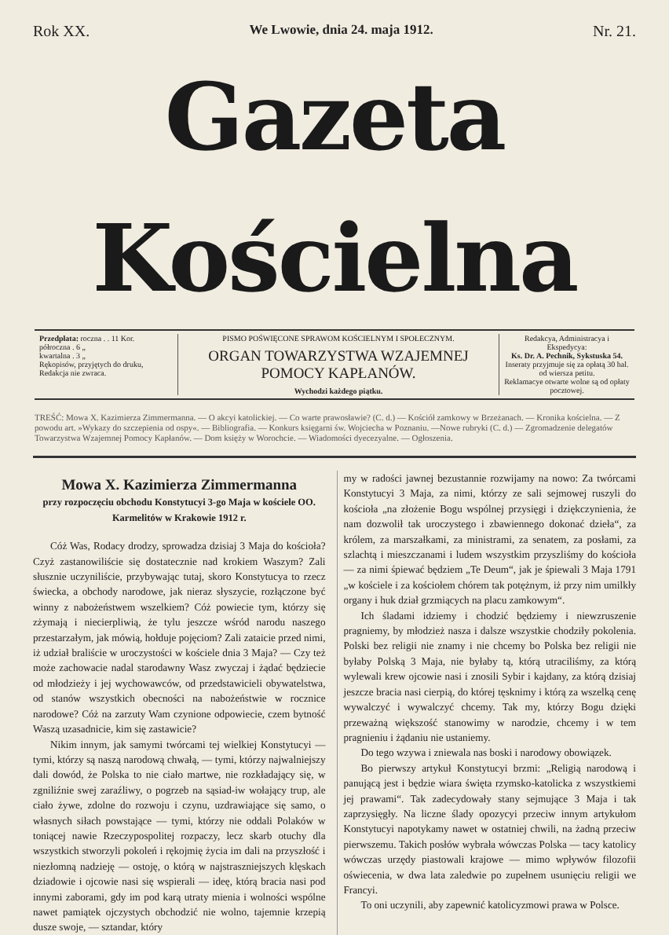Rok XX. We Lwowie, dnia 24. maja 1912. Nr. 21.
Gazeta Kościelna
Przedpłata: roczna . . 11 Kor.
półroczna . 6 „
kwartalna . 3 „
Rękopisów, przyjętych do druku, Redakcja nie zwraca.
PISMO POŚWIĘCONE SPRAWOM KOŚCIELNYM I SPOŁECZNYM.
ORGAN TOWARZYSTWA WZAJEMNEJ POMOCY KAPŁANÓW.
Wychodzi każdego piątku.
Redakcya, Administracya i Ekspedycya:
Ks. Dr. A. Pechnik, Sykstuska 54.
Inseraty przyjmuje się za opłatą 30 hal. od wiersza petitu.
Reklamacye otwarte wolne są od opłaty pocztowej.
TREŚĆ: Mowa X. Kazimierza Zimmermanna. — O akcyi katolickiej. — Co warte prawosławie? (C. d.) — Kościół zamkowy w Brzeżanach. — Kronika kościelna. — Z powodu art. »Wykazy do szczepienia od ospy«. — Bibliografia. — Konkurs księgarni św. Wojciecha w Poznaniu. —Nowe rubryki (C. d.) — Zgromadzenie delegatów Towarzystwa Wzajemnej Pomocy Kapłanów. — Dom księży w Worochcie. — Wiadomości dyecezyalne. — Ogłoszenia.
Mowa X. Kazimierza Zimmermanna
przy rozpoczęciu obchodu Konstytucyi 3-go Maja w kościele OO. Karmelitów w Krakowie 1912 r.
Cóż Was, Rodacy drodzy, sprowadza dzisiaj 3 Maja do kościoła? Czyż zastanowiliście się dostatecznie nad krokiem Waszym? Zali słusznie uczyniliście, przybywając tutaj, skoro Konstytucya to rzecz świecka, a obchody narodowe, jak nieraz słyszycie, rozłączone być winny z nabożeństwem wszelkiem? Cóż powiecie tym, którzy się zżymają i niecierpliwią, że tylu jeszcze wśród narodu naszego przestarzałym, jak mówią, hołduje pojęciom? Zali zataicie przed nimi, iż udział braliście w uroczystości w kościele dnia 3 Maja? — Czy też może zachowacie nadal starodawny Wasz zwyczaj i żądać będziecie od młodzieży i jej wychowawców, od przedstawicieli obywatelstwa, od stanów wszystkich obecności na nabożeństwie w rocznice narodowe? Cóż na zarzuty Wam czynione odpowiecie, czem bytność Waszą uzasadnicie, kim się zastawicie?
Nikim innym, jak samymi twórcami tej wielkiej Konstytucyi — tymi, którzy są naszą narodową chwałą, — tymi, którzy najwalniejszy dali dowód, że Polska to nie ciało martwe, nie rozkładający się, w zgniliźnie swej zaraźliwy, o pogrzeb na sąsiad-iw wołający trup, ale ciało żywe, zdolne do rozwoju i czynu, uzdrawiające się samo, o własnych siłach powstające — tymi, którzy nie oddali Polaków w toniącej nawie Rzeczypospolitej rozpaczy, lecz skarb otuchy dla wszystkich stworzyli pokoleń i rękojmię życia im dali na przyszłość i niezłomną nadzieję — ostoję, o którą w najstraszniejszych klęskach dziadowie i ojcowie nasi się wspierali — ideę, którą bracia nasi pod innymi zaborami, gdy im pod karą utraty mienia i wolności wspólne nawet pamiątek ojczystych obchodzić nie wolno, tajemnie krzepią dusze swoje, — sztandar, który
my w radości jawnej bezustannie rozwijamy na nowo: Za twórcami Konstytucyi 3 Maja, za nimi, którzy ze sali sejmowej ruszyli do kościoła „na złożenie Bogu wspólnej przysięgi i dziękczynienia, że nam dozwolił tak uroczystego i zbawiennego dokonać dzieła“, za królem, za marszałkami, za ministrami, za senatem, za posłami, za szlachtą i mieszczanami i ludem wszystkim przyszliśmy do kościoła — za nimi śpiewać będziem „Te Deum“, jak je śpiewali 3 Maja 1791 „w kościele i za kościołem chórem tak potężnym, iż przy nim umilkły organy i huk dział grzmiących na placu zamkowym“.
Ich śladami idziemy i chodzić będziemy i niewzruszenie pragniemy, by młodzież nasza i dalsze wszystkie chodziły pokolenia. Polski bez religii nie znamy i nie chcemy bo Polska bez religii nie byłaby Polską 3 Maja, nie byłaby tą, którą utraciliśmy, za którą wylewali krew ojcowie nasi i znosili Sybir i kajdany, za którą dzisiaj jeszcze bracia nasi cierpią, do której tęsknimy i którą za wszelką cenę wywalczyć i wywalczyć chcemy. Tak my, którzy Bogu dzięki przeważną większość stanowimy w narodzie, chcemy i w tem pragnieniu i żądaniu nie ustaniemy.
Do tego wzywa i zniewala nas boski i narodowy obowiązek.
Bo pierwszy artykuł Konstytucyi brzmi: „Religią narodową i panującą jest i będzie wiara święta rzymsko-katolicka z wszystkiemi jej prawami“. Tak zadecydowały stany sejmujące 3 Maja i tak zaprzysięgły. Na liczne ślady opozycyi przeciw innym artykułom Konstytucyi napotykamy nawet w ostatniej chwili, na żadną przeciw pierwszemu. Takich posłów wybrała wówczas Polska — tacy katolicy wówczas urzędy piastowali krajowe — mimo wpływów filozofii oświecenia, w dwa lata zaledwie po zupełnem usunięciu religii we Francyi.
To oni uczynili, aby zapewnić katolicyzmowi prawa w Polsce.